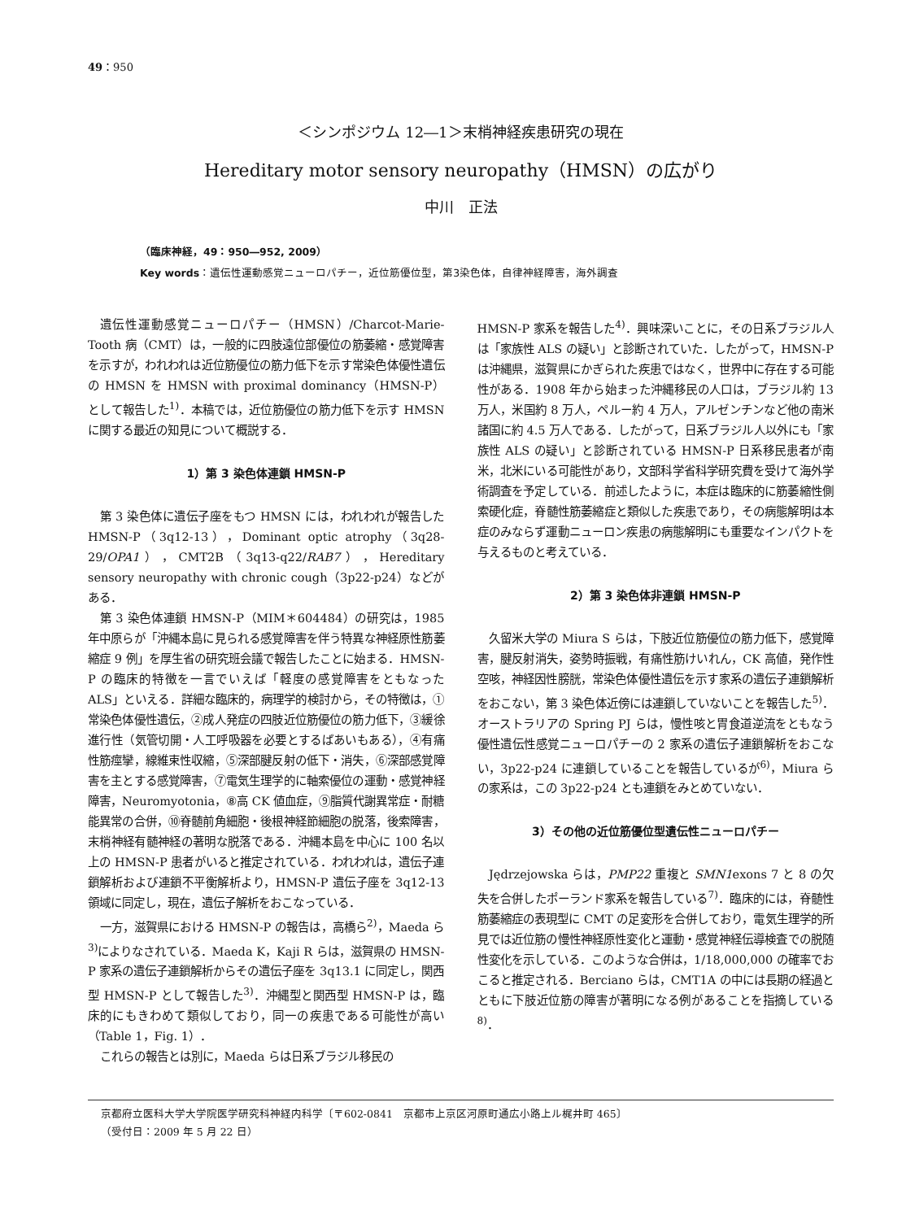49：950
＜シンポジウム 12―1＞末梢神経疾患研究の現在
Hereditary motor sensory neuropathy（HMSN）の広がり
中川　正法
（臨床神経，49：950―952, 2009）
Key words：遺伝性運動感覚ニューロパチー，近位筋優位型，第3染色体，自律神経障害，海外調査
遺伝性運動感覚ニューロパチー（HMSN）/Charcot-Marie-Tooth 病（CMT）は，一般的に四肢遠位部優位の筋萎縮・感覚障害を示すが，われわれは近位筋優位の筋力低下を示す常染色体優性遺伝の HMSN を HMSN with proximal dominancy（HMSN-P）として報告した<sup>1)</sup>．本稿では，近位筋優位の筋力低下を示す HMSN に関する最近の知見について概説する．
1）第 3 染色体連鎖 HMSN-P
第 3 染色体に遺伝子座をもつ HMSN には，われわれが報告した HMSN-P（3q12-13），Dominant optic atrophy（3q28-29/OPA1），CMT2B（3q13-q22/RAB7），Hereditary sensory neuropathy with chronic cough（3p22-p24）などがある．
第 3 染色体連鎖 HMSN-P（MIM＊604484）の研究は，1985 年中原らが「沖縄本島に見られる感覚障害を伴う特異な神経原性筋萎縮症 9 例」を厚生省の研究班会議で報告したことに始まる．HMSN-P の臨床的特徴を一言でいえば「軽度の感覚障害をともなった ALS」といえる．詳細な臨床的，病理学的検討から，その特徴は，①常染色体優性遺伝，②成人発症の四肢近位筋優位の筋力低下，③緩徐進行性（気管切開・人工呼吸器を必要とするばあいもある），④有痛性筋痙攣，線維束性収縮，⑤深部腱反射の低下・消失，⑥深部感覚障害を主とする感覚障害，⑦電気生理学的に軸索優位の運動・感覚神経障害，Neuromyotonia，⑧高 CK 値血症，⑨脂質代謝異常症・耐糖能異常の合併，⑩脊髄前角細胞・後根神経節細胞の脱落，後索障害，末梢神経有髄神経の著明な脱落である．沖縄本島を中心に 100 名以上の HMSN-P 患者がいると推定されている．われわれは，遺伝子連鎖解析および連鎖不平衡解析より，HMSN-P 遺伝子座を 3q12-13 領域に同定し，現在，遺伝子解析をおこなっている．
一方，滋賀県における HMSN-P の報告は，高橋ら<sup>2)</sup>，Maeda ら<sup>3)</sup>によりなされている．Maeda K，Kaji R らは，滋賀県の HMSN-P 家系の遺伝子連鎖解析からその遺伝子座を 3q13.1 に同定し，関西型 HMSN-P として報告した<sup>3)</sup>．沖縄型と関西型 HMSN-P は，臨床的にもきわめて類似しており，同一の疾患である可能性が高い（Table 1，Fig. 1）．
これらの報告とは別に，Maeda らは日系ブラジル移民の
HMSN-P 家系を報告した<sup>4)</sup>．興味深いことに，その日系ブラジル人は「家族性 ALS の疑い」と診断されていた．したがって，HMSN-P は沖縄県，滋賀県にかぎられた疾患ではなく，世界中に存在する可能性がある．1908 年から始まった沖縄移民の人口は，ブラジル約 13 万人，米国約 8 万人，ペルー約 4 万人，アルゼンチンなど他の南米諸国に約 4.5 万人である．したがって，日系ブラジル人以外にも「家族性 ALS の疑い」と診断されている HMSN-P 日系移民患者が南米，北米にいる可能性があり，文部科学省科学研究費を受けて海外学術調査を予定している．前述したように，本症は臨床的に筋萎縮性側索硬化症，脊髄性筋萎縮症と類似した疾患であり，その病態解明は本症のみならず運動ニューロン疾患の病態解明にも重要なインパクトを与えるものと考えている．
2）第 3 染色体非連鎖 HMSN-P
久留米大学の Miura S らは，下肢近位筋優位の筋力低下，感覚障害，腱反射消失，姿勢時振戦，有痛性筋けいれん，CK 高値，発作性空咳，神経因性膀胱，常染色体優性遺伝を示す家系の遺伝子連鎖解析をおこない，第 3 染色体近傍には連鎖していないことを報告した<sup>5)</sup>．オーストラリアの Spring PJ らは，慢性咳と胃食道逆流をともなう優性遺伝性感覚ニューロパチーの 2 家系の遺伝子連鎖解析をおこない，3p22-p24 に連鎖していることを報告しているが<sup>6)</sup>，Miura らの家系は，この 3p22-p24 とも連鎖をみとめていない．
3）その他の近位筋優位型遺伝性ニューロパチー
Jędrzejowska らは，PMP22 重複と SMN1exons 7 と 8 の欠失を合併したポーランド家系を報告している<sup>7)</sup>．臨床的には，脊髄性筋萎縮症の表現型に CMT の足変形を合併しており，電気生理学的所見では近位筋の慢性神経原性変化と運動・感覚神経伝導検査での脱随性変化を示している．このような合併は，1/18,000,000 の確率でおこると推定される．Berciano らは，CMT1A の中には長期の経過とともに下肢近位筋の障害が著明になる例があることを指摘している<sup>8)</sup>．
京都府立医科大学大学院医学研究科神経内科学〔〒602-0841　京都市上京区河原町通広小路上ル梶井町 465〕
（受付日：2009 年 5 月 22 日）